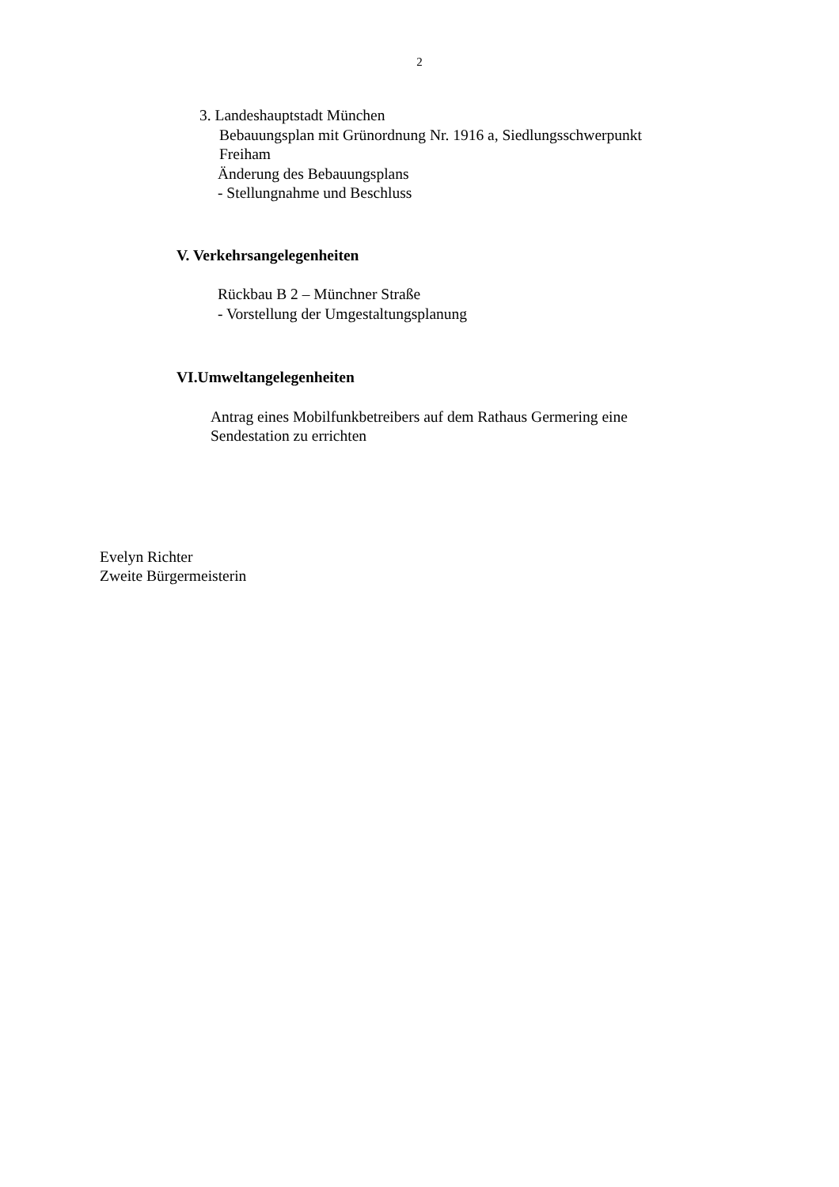2
3. Landeshauptstadt München
Bebauungsplan mit Grünordnung Nr. 1916 a, Siedlungsschwerpunkt
Freiham
Änderung des Bebauungsplans
- Stellungnahme und Beschluss
V. Verkehrsangelegenheiten
Rückbau B 2 – Münchner Straße
- Vorstellung der Umgestaltungsplanung
VI.Umweltangelegenheiten
Antrag eines Mobilfunkbetreibers auf dem Rathaus Germering eine
Sendestation zu errichten
Evelyn Richter
Zweite Bürgermeisterin